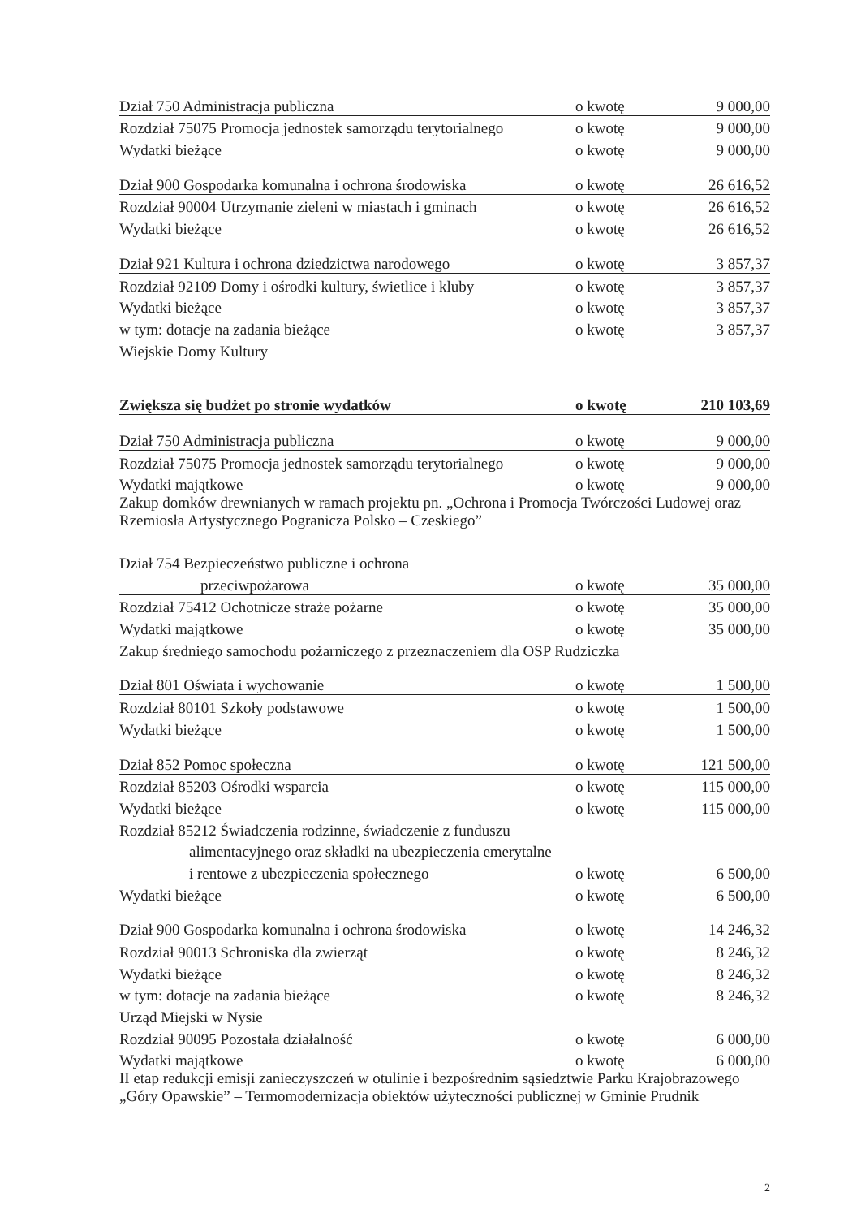| Dział 750 Administracja publiczna | o kwotę | 9 000,00 |
| Rozdział 75075 Promocja jednostek samorządu terytorialnego | o kwotę | 9 000,00 |
| Wydatki bieżące | o kwotę | 9 000,00 |
| Dział 900 Gospodarka komunalna i ochrona środowiska | o kwotę | 26 616,52 |
| Rozdział 90004 Utrzymanie zieleni w miastach i gminach | o kwotę | 26 616,52 |
| Wydatki bieżące | o kwotę | 26 616,52 |
| Dział 921 Kultura i ochrona dziedzictwa narodowego | o kwotę | 3 857,37 |
| Rozdział 92109 Domy i ośrodki kultury, świetlice i kluby | o kwotę | 3 857,37 |
| Wydatki bieżące | o kwotę | 3 857,37 |
| w tym: dotacje na zadania bieżące | o kwotę | 3 857,37 |
| Wiejskie Domy Kultury | | |
| Zwiększa się budżet po stronie wydatków | o kwotę | 210 103,69 |
| Dział 750 Administracja publiczna | o kwotę | 9 000,00 |
| Rozdział 75075 Promocja jednostek samorządu terytorialnego | o kwotę | 9 000,00 |
| Wydatki majątkowe | o kwotę | 9 000,00 |
| Zakup domków drewnianych w ramach projektu pn. „Ochrona i Promocja Twórczości Ludowej oraz Rzemiosła Artystycznego Pogranicza Polsko – Czeskiego” | | |
| Dział 754 Bezpieczeństwo publiczne i ochrona | | |
| przeciwpożarowa | o kwotę | 35 000,00 |
| Rozdział 75412 Ochotnicze straże pożarne | o kwotę | 35 000,00 |
| Wydatki majątkowe | o kwotę | 35 000,00 |
| Zakup średniego samochodu pożarniczego z przeznaczeniem dla OSP Rudziczka | | |
| Dział 801 Oświata i wychowanie | o kwotę | 1 500,00 |
| Rozdział 80101 Szkoły podstawowe | o kwotę | 1 500,00 |
| Wydatki bieżące | o kwotę | 1 500,00 |
| Dział 852 Pomoc społeczna | o kwotę | 121 500,00 |
| Rozdział 85203 Ośrodki wsparcia | o kwotę | 115 000,00 |
| Wydatki bieżące | o kwotę | 115 000,00 |
| Rozdział 85212 Świadczenia rodzinne, świadczenie z funduszu | | |
| alimentacyjnego oraz składki na ubezpieczenia emerytalne | | |
| i rentowe z ubezpieczenia społecznego | o kwotę | 6 500,00 |
| Wydatki bieżące | o kwotę | 6 500,00 |
| Dział 900 Gospodarka komunalna i ochrona środowiska | o kwotę | 14 246,32 |
| Rozdział 90013 Schroniska dla zwierząt | o kwotę | 8 246,32 |
| Wydatki bieżące | o kwotę | 8 246,32 |
| w tym: dotacje na zadania bieżące | o kwotę | 8 246,32 |
| Urząd Miejski w Nysie | | |
| Rozdział 90095 Pozostała działalność | o kwotę | 6 000,00 |
| Wydatki majątkowe | o kwotę | 6 000,00 |
| II etap redukcji emisji zanieczyszczeń w otulinie i bezpośrednim sąsiedztwie Parku Krajobrazowego „Góry Opawskie” – Termomodernizacja obiektów użyteczności publicznej w Gminie Prudnik | | |
2